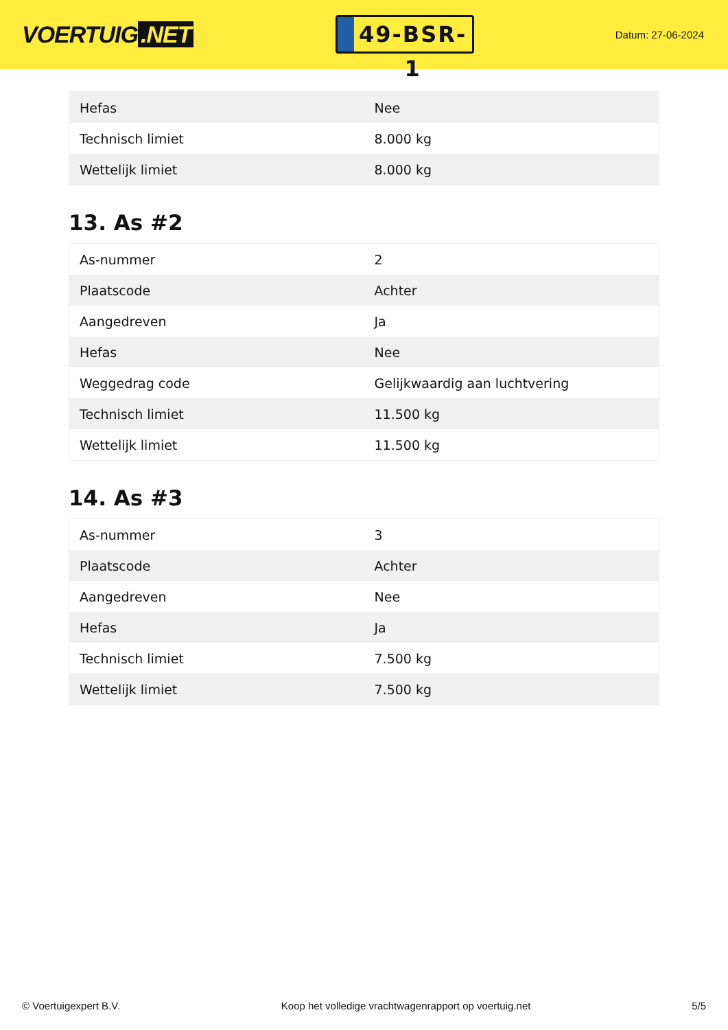VOERTUIG.NET
49-BSR-1
Datum: 27-06-2024
| Hefas | Nee |
| Technisch limiet | 8.000 kg |
| Wettelijk limiet | 8.000 kg |
13. As #2
| As-nummer | 2 |
| Plaatscode | Achter |
| Aangedreven | Ja |
| Hefas | Nee |
| Weggedrag code | Gelijkwaardig aan luchtvering |
| Technisch limiet | 11.500 kg |
| Wettelijk limiet | 11.500 kg |
14. As #3
| As-nummer | 3 |
| Plaatscode | Achter |
| Aangedreven | Nee |
| Hefas | Ja |
| Technisch limiet | 7.500 kg |
| Wettelijk limiet | 7.500 kg |
© Voertuigexpert B.V. Koop het volledige vrachtwagenrapport op voertuig.net 5/5